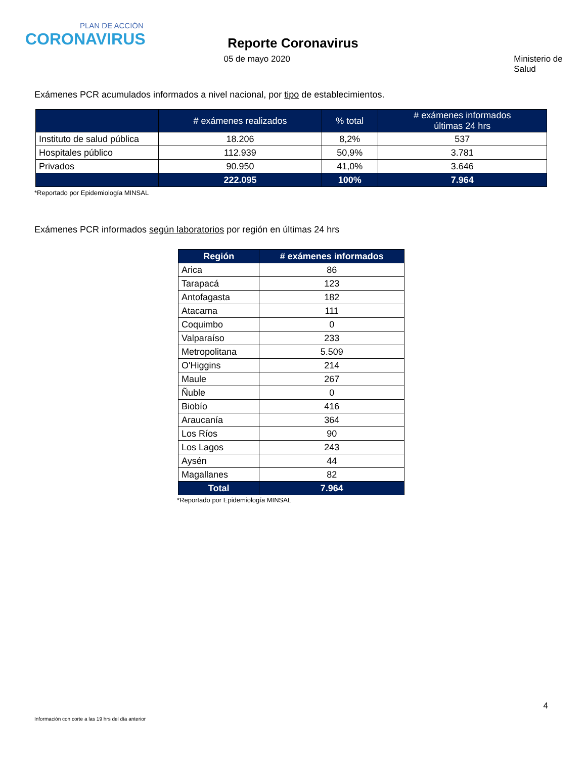PLAN DE ACCIÓN
CORONAVIRUS
Reporte Coronavirus
05 de mayo 2020 Ministerio de Salud
Exámenes PCR acumulados informados a nivel nacional, por tipo de establecimientos.
| | # exámenes realizados | % total | # exámenes informados últimas 24 hrs |
| --- | --- | --- | --- |
| Instituto de salud pública | 18.206 | 8,2% | 537 |
| Hospitales público | 112.939 | 50,9% | 3.781 |
| Privados | 90.950 | 41,0% | 3.646 |
| | 222.095 | 100% | 7.964 |
*Reportado por Epidemiología MINSAL
Exámenes PCR informados según laboratorios por región en últimas 24 hrs
| Región | # exámenes informados |
| --- | --- |
| Arica | 86 |
| Tarapacá | 123 |
| Antofagasta | 182 |
| Atacama | 111 |
| Coquimbo | 0 |
| Valparaíso | 233 |
| Metropolitana | 5.509 |
| O'Higgins | 214 |
| Maule | 267 |
| Ñuble | 0 |
| Biobío | 416 |
| Araucanía | 364 |
| Los Ríos | 90 |
| Los Lagos | 243 |
| Aysén | 44 |
| Magallanes | 82 |
| Total | 7.964 |
*Reportado por Epidemiología MINSAL
4
Información con corte a las 19 hrs del día anterior